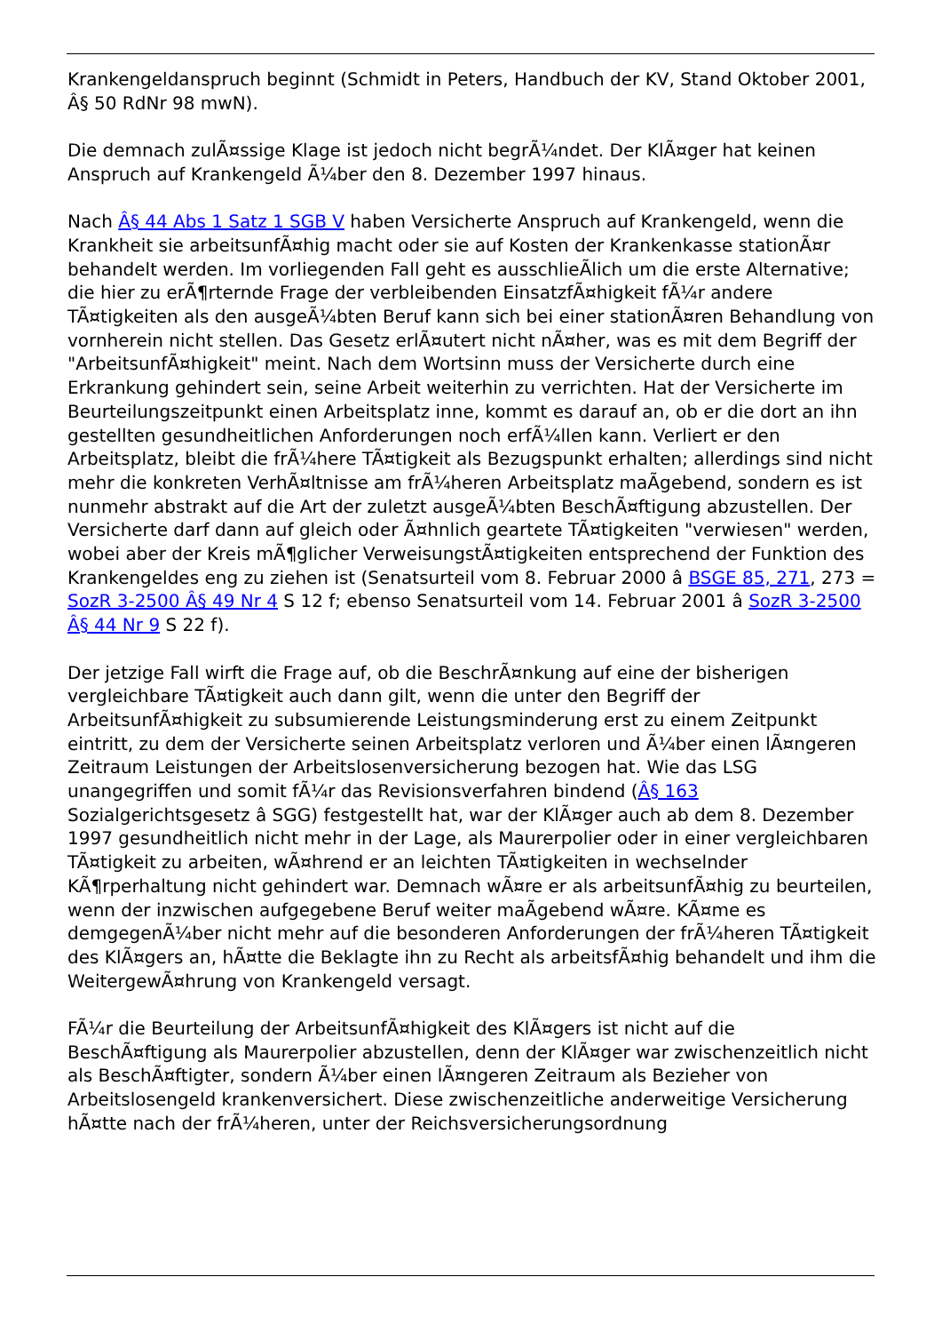Krankengeldanspruch beginnt (Schmidt in Peters, Handbuch der KV, Stand Oktober 2001, Â§ 50 RdNr 98 mwN).
Die demnach zulÃ¤ssige Klage ist jedoch nicht begrÃ¼ndet. Der KlÃ¤ger hat keinen Anspruch auf Krankengeld Ã¼ber den 8. Dezember 1997 hinaus.
Nach Â§ 44 Abs 1 Satz 1 SGB V haben Versicherte Anspruch auf Krankengeld, wenn die Krankheit sie arbeitsunfÃ¤hig macht oder sie auf Kosten der Krankenkasse stationÃ¤r behandelt werden. Im vorliegenden Fall geht es ausschlieÃlich um die erste Alternative; die hier zu erÃ¶rternde Frage der verbleibenden EinsatzfÃ¤higkeit fÃ¼r andere TÃ¤tigkeiten als den ausgeÃ¼bten Beruf kann sich bei einer stationÃ¤ren Behandlung von vornherein nicht stellen. Das Gesetz erlÃ¤utert nicht nÃ¤her, was es mit dem Begriff der "ArbeitsunfÃ¤higkeit" meint. Nach dem Wortsinn muss der Versicherte durch eine Erkrankung gehindert sein, seine Arbeit weiterhin zu verrichten. Hat der Versicherte im Beurteilungszeitpunkt einen Arbeitsplatz inne, kommt es darauf an, ob er die dort an ihn gestellten gesundheitlichen Anforderungen noch erfÃ¼llen kann. Verliert er den Arbeitsplatz, bleibt die frÃ¼here TÃ¤tigkeit als Bezugspunkt erhalten; allerdings sind nicht mehr die konkreten VerhÃ¤ltnisse am frÃ¼heren Arbeitsplatz maÃgebend, sondern es ist nunmehr abstrakt auf die Art der zuletzt ausgeÃ¼bten BeschÃ¤ftigung abzustellen. Der Versicherte darf dann auf gleich oder Ã¤hnlich geartete TÃ¤tigkeiten "verwiesen" werden, wobei aber der Kreis mÃ¶glicher VerweisungstÃ¤tigkeiten entsprechend der Funktion des Krankengeldes eng zu ziehen ist (Senatsurteil vom 8. Februar 2000 â BSGE 85, 271, 273 = SozR 3-2500 Â§ 49 Nr 4 S 12 f; ebenso Senatsurteil vom 14. Februar 2001 â SozR 3-2500 Â§ 44 Nr 9 S 22 f).
Der jetzige Fall wirft die Frage auf, ob die BeschrÃ¤nkung auf eine der bisherigen vergleichbare TÃ¤tigkeit auch dann gilt, wenn die unter den Begriff der ArbeitsunfÃ¤higkeit zu subsumierende Leistungsminderung erst zu einem Zeitpunkt eintritt, zu dem der Versicherte seinen Arbeitsplatz verloren und Ã¼ber einen lÃ¤ngeren Zeitraum Leistungen der Arbeitslosenversicherung bezogen hat. Wie das LSG unangegriffen und somit fÃ¼r das Revisionsverfahren bindend (Â§ 163 Sozialgerichtsgesetz â SGG) festgestellt hat, war der KlÃ¤ger auch ab dem 8. Dezember 1997 gesundheitlich nicht mehr in der Lage, als Maurerpolier oder in einer vergleichbaren TÃ¤tigkeit zu arbeiten, wÃ¤hrend er an leichten TÃ¤tigkeiten in wechselnder KÃ¶rperhaltung nicht gehindert war. Demnach wÃ¤re er als arbeitsunfÃ¤hig zu beurteilen, wenn der inzwischen aufgegebene Beruf weiter maÃgebend wÃ¤re. KÃ¤me es demgegenÃ¼ber nicht mehr auf die besonderen Anforderungen der frÃ¼heren TÃ¤tigkeit des KlÃ¤gers an, hÃ¤tte die Beklagte ihn zu Recht als arbeitsfÃ¤hig behandelt und ihm die WeitergewÃ¤hrung von Krankengeld versagt.
FÃ¼r die Beurteilung der ArbeitsunfÃ¤higkeit des KlÃ¤gers ist nicht auf die BeschÃ¤ftigung als Maurerpolier abzustellen, denn der KlÃ¤ger war zwischenzeitlich nicht als BeschÃ¤ftigter, sondern Ã¼ber einen lÃ¤ngeren Zeitraum als Bezieher von Arbeitslosengeld krankenversichert. Diese zwischenzeitliche anderweitige Versicherung hÃ¤tte nach der frÃ¼heren, unter der Reichsversicherungsordnung